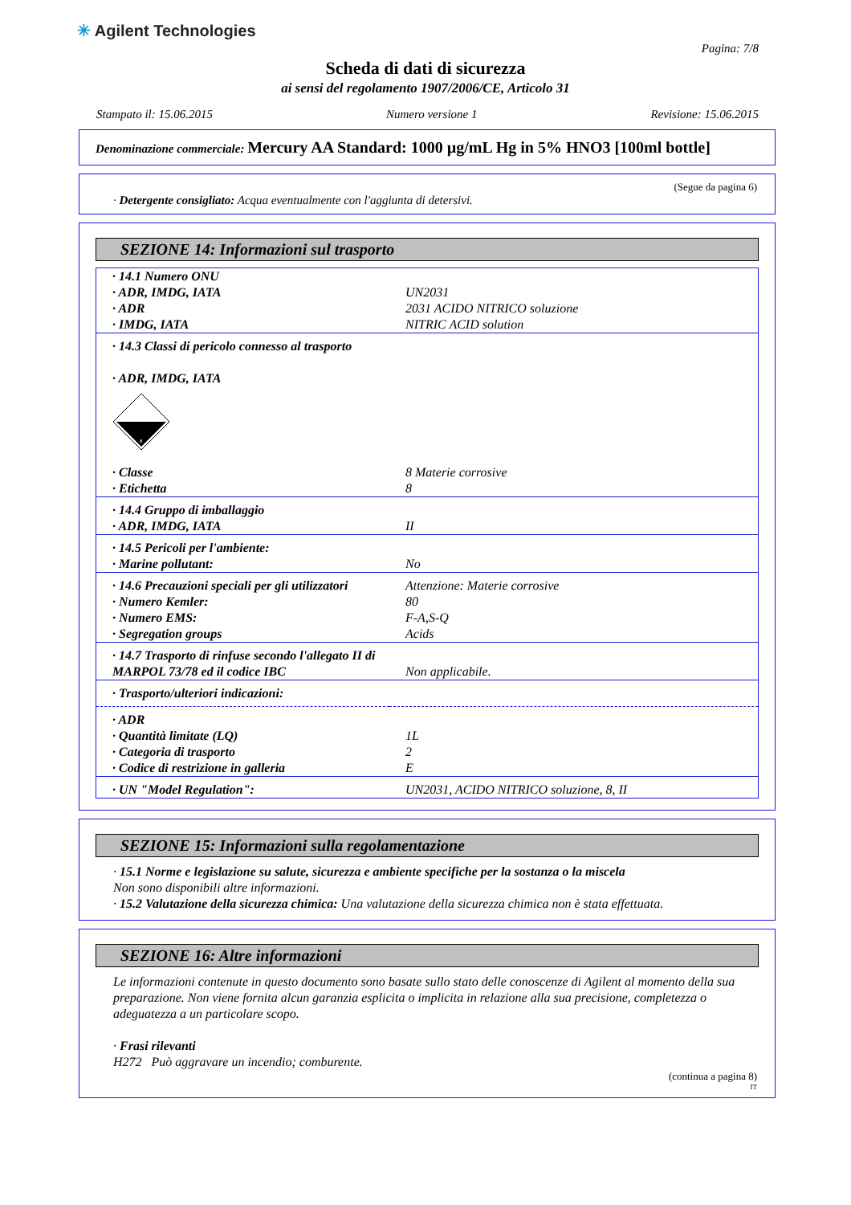✳ Agilent Technologies
Pagina: 7/8
Scheda di dati di sicurezza
ai sensi del regolamento 1907/2006/CE, Articolo 31
Stampato il: 15.06.2015 Numero versione 1 Revisione: 15.06.2015
Denominazione commerciale: Mercury AA Standard: 1000 µg/mL Hg in 5% HNO3 [100ml bottle]
(Segue da pagina 6)
· Detergente consigliato: Acqua eventualmente con l'aggiunta di detersivi.
SEZIONE 14: Informazioni sul trasporto
| · 14.1 Numero ONU | |
| · ADR, IMDG, IATA | UN2031 |
| · ADR | 2031 ACIDO NITRICO soluzione |
| · IMDG, IATA | NITRIC ACID solution |
| · 14.3 Classi di pericolo connesso al trasporto · ADR, IMDG, IATA 8 | |
| · Classe | 8 Materie corrosive |
| · Etichetta | 8 |
| · 14.4 Gruppo di imballaggio | |
| · ADR, IMDG, IATA | II |
| · 14.5 Pericoli per l'ambiente: | |
| · Marine pollutant: | No |
| · 14.6 Precauzioni speciali per gli utilizzatori | Attenzione: Materie corrosive |
| · Numero Kemler: | 80 |
| · Numero EMS: | F-A,S-Q |
| · Segregation groups | Acids |
| · 14.7 Trasporto di rinfuse secondo l'allegato II di MARPOL 73/78 ed il codice IBC | Non applicabile. |
| · Trasporto/ulteriori indicazioni: | |
| · ADR | |
| · Quantità limitate (LQ) | 1L |
| · Categoria di trasporto | 2 |
| · Codice di restrizione in galleria | E |
| · UN "Model Regulation": | UN2031, ACIDO NITRICO soluzione, 8, II |
SEZIONE 15: Informazioni sulla regolamentazione
· 15.1 Norme e legislazione su salute, sicurezza e ambiente specifiche per la sostanza o la miscela
Non sono disponibili altre informazioni.
· 15.2 Valutazione della sicurezza chimica: Una valutazione della sicurezza chimica non è stata effettuata.
SEZIONE 16: Altre informazioni
Le informazioni contenute in questo documento sono basate sullo stato delle conoscenze di Agilent al momento della sua preparazione. Non viene fornita alcun garanzia esplicita o implicita in relazione alla sua precisione, completezza o adeguatezza a un particolare scopo.
· Frasi rilevanti
H272 Può aggravare un incendio; comburente.
(continua a pagina 8)
IT